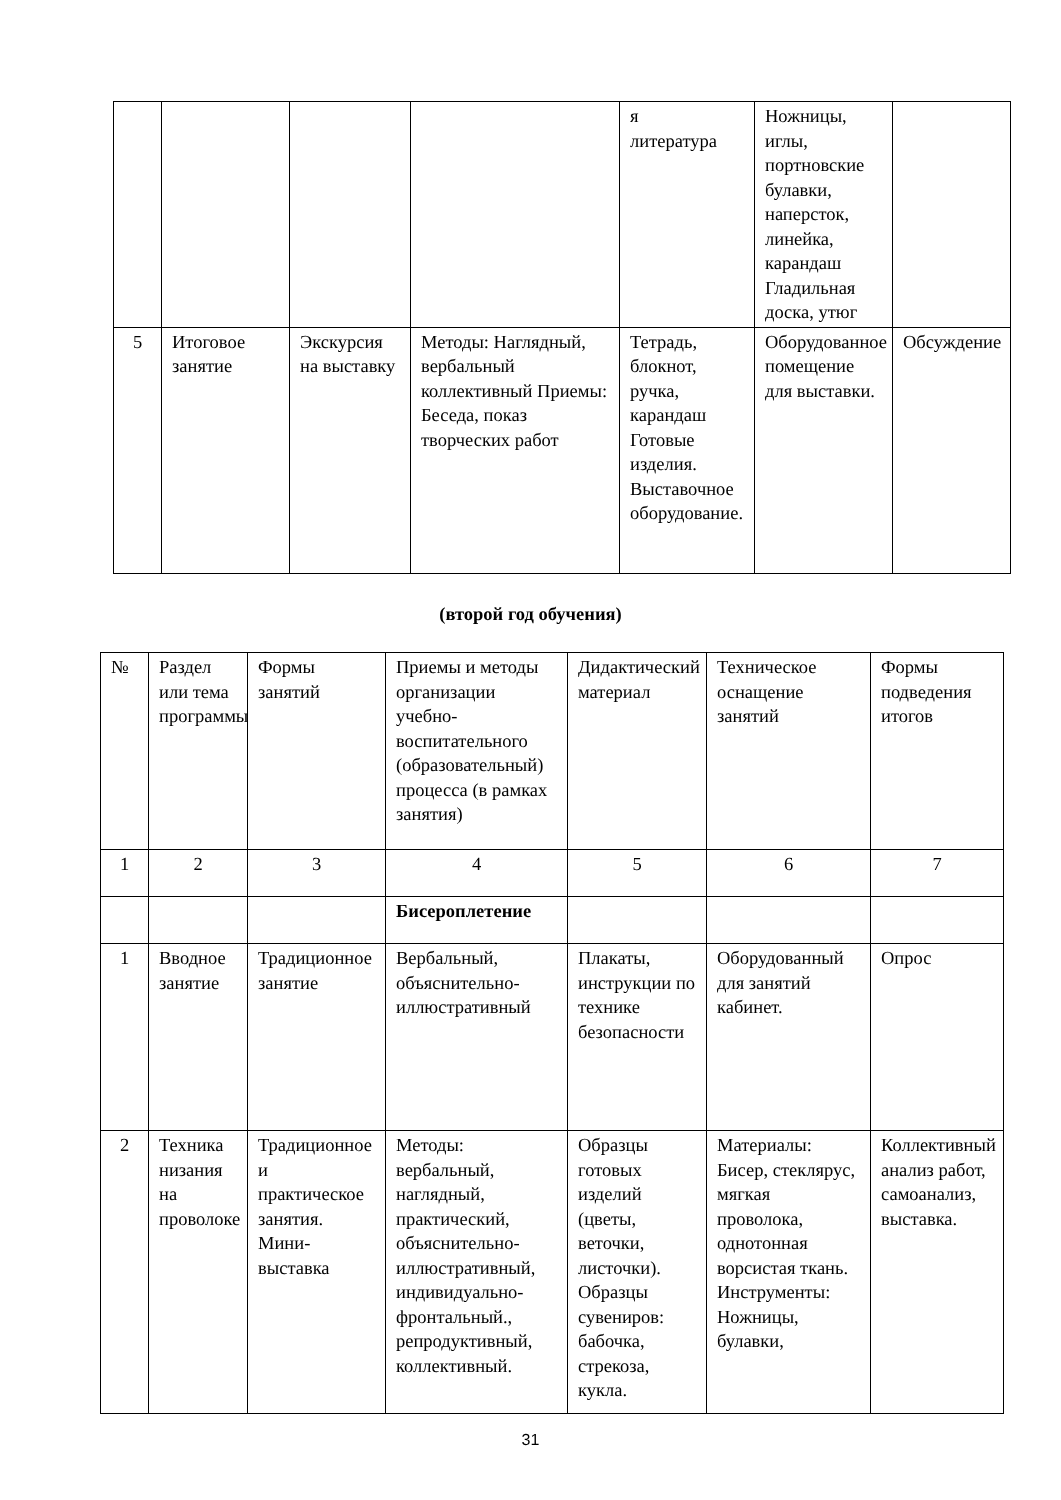| | | | | я литература | Ножницы, иглы, портновские булавки, наперсток, линейка, карандаш Гладильная доска, утюг | |
| 5 | Итоговое занятие | Экскурсия на выставку | Методы: Наглядный, вербальный коллективный Приемы: Беседа, показ творческих работ | Тетрадь, блокнот, ручка, карандаш Готовые изделия. Выставочное оборудование. | Оборудованное помещение для выставки. | Обсуждение |
(второй год обучения)
| № | Раздел или тема программы | Формы занятий | Приемы и методы организации учебно-воспитательного (образовательный) процесса (в рамках занятия) | Дидактический материал | Техническое оснащение занятий | Формы подведения итогов |
| 1 | 2 | 3 | 4 | 5 | 6 | 7 |
| | | | Бисероплетение | | | |
| 1 | Вводное занятие | Традиционное занятие | Вербальный, объяснительно-иллюстративный | Плакаты, инструкции по технике безопасности | Оборудованный для занятий кабинет. | Опрос |
| 2 | Техника низания на проволоке | Традиционное и практическое занятия. Мини-выставка | Методы: вербальный, наглядный, практический, объяснительно-иллюстративный, индивидуально-фронтальный., репродуктивный, коллективный. | Образцы готовых изделий (цветы, веточки, листочки). Образцы сувениров: бабочка, стрекоза, кукла. | Материалы: Бисер, стеклярус, мягкая проволока, однотонная ворсистая ткань. Инструменты: Ножницы, булавки, | Коллективный анализ работ, самоанализ, выставка. |
31